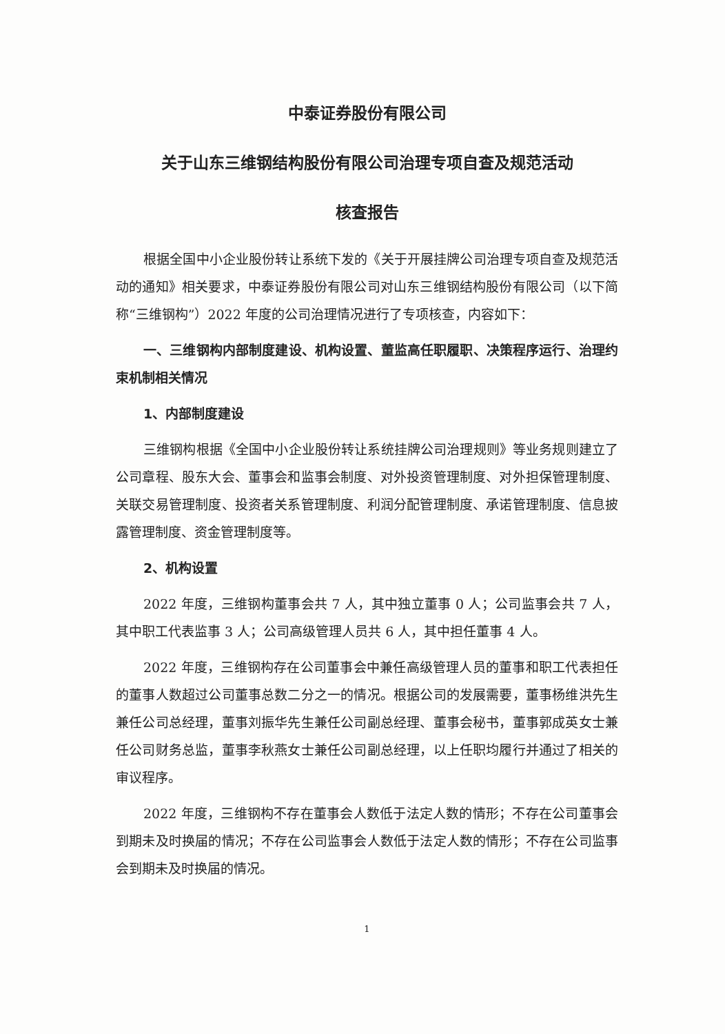中泰证券股份有限公司
关于山东三维钢结构股份有限公司治理专项自查及规范活动
核查报告
根据全国中小企业股份转让系统下发的《关于开展挂牌公司治理专项自查及规范活动的通知》相关要求，中泰证券股份有限公司对山东三维钢结构股份有限公司（以下简称“三维钢构”）2022 年度的公司治理情况进行了专项核查，内容如下：
一、三维钢构内部制度建设、机构设置、董监高任职履职、决策程序运行、治理约束机制相关情况
1、内部制度建设
三维钢构根据《全国中小企业股份转让系统挂牌公司治理规则》等业务规则建立了公司章程、股东大会、董事会和监事会制度、对外投资管理制度、对外担保管理制度、关联交易管理制度、投资者关系管理制度、利润分配管理制度、承诺管理制度、信息披露管理制度、资金管理制度等。
2、机构设置
2022 年度，三维钢构董事会共 7 人，其中独立董事 0 人；公司监事会共 7 人，其中职工代表监事 3 人；公司高级管理人员共 6 人，其中担任董事 4 人。
2022 年度，三维钢构存在公司董事会中兼任高级管理人员的董事和职工代表担任的董事人数超过公司董事总数二分之一的情况。根据公司的发展需要，董事杨维洪先生兼任公司总经理，董事刘振华先生兼任公司副总经理、董事会秘书，董事郭成英女士兼任公司财务总监，董事李秋燕女士兼任公司副总经理，以上任职均履行并通过了相关的审议程序。
2022 年度，三维钢构不存在董事会人数低于法定人数的情形；不存在公司董事会到期未及时换届的情况；不存在公司监事会人数低于法定人数的情形；不存在公司监事会到期未及时换届的情况。
1